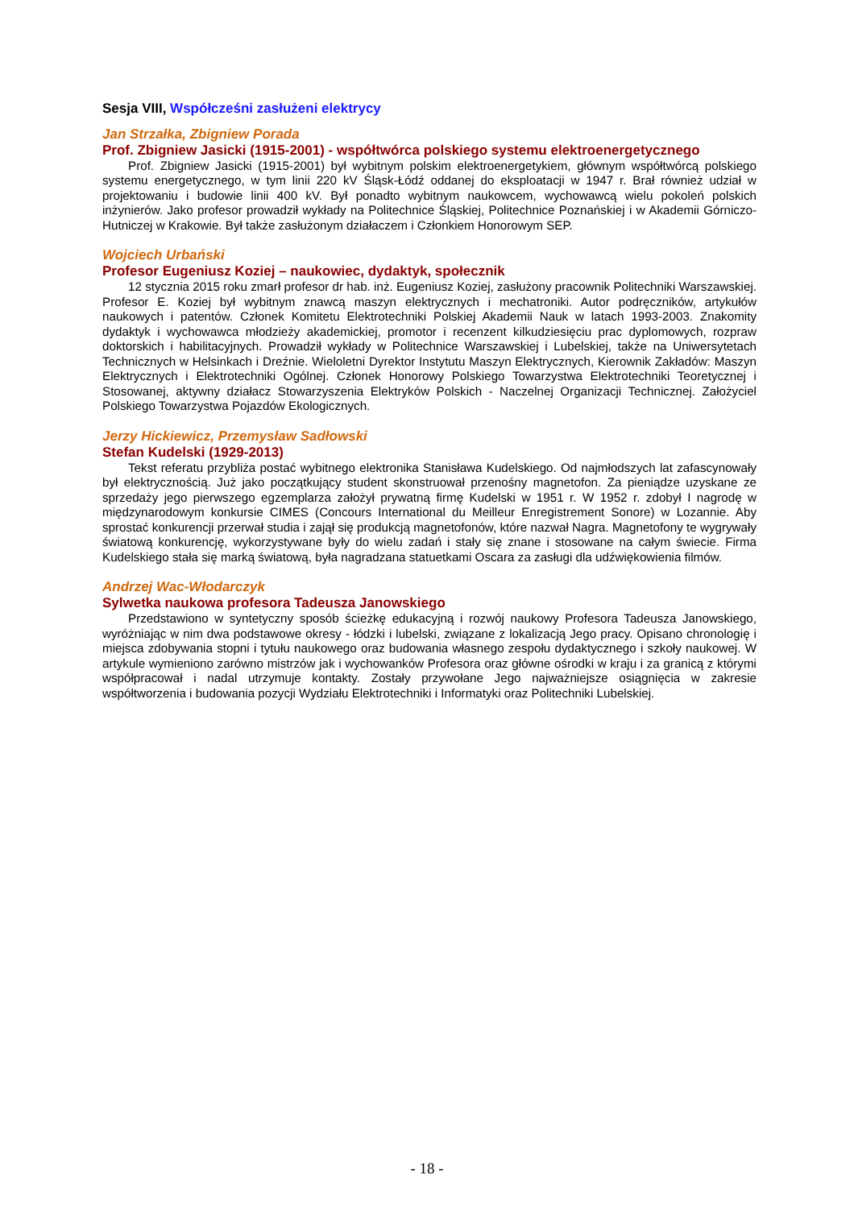Sesja VIII, Współcześni zasłużeni elektrycy
Jan Strzałka, Zbigniew Porada
Prof. Zbigniew Jasicki (1915-2001) - współtwórca polskiego systemu elektroenergetycznego
Prof. Zbigniew Jasicki (1915-2001) był wybitnym polskim elektroenergetykiem, głównym współtwórcą polskiego systemu energetycznego, w tym linii 220 kV Śląsk-Łódź oddanej do eksploatacji w 1947 r. Brał również udział w projektowaniu i budowie linii 400 kV. Był ponadto wybitnym naukowcem, wychowawcą wielu pokoleń polskich inżynierów. Jako profesor prowadził wykłady na Politechnice Śląskiej, Politechnice Poznańskiej i w Akademii Górniczo-Hutniczej w Krakowie. Był także zasłużonym działaczem i Członkiem Honorowym SEP.
Wojciech Urbański
Profesor Eugeniusz Koziej – naukowiec, dydaktyk, społecznik
12 stycznia 2015 roku zmarł profesor dr hab. inż. Eugeniusz Koziej, zasłużony pracownik Politechniki Warszawskiej. Profesor E. Koziej był wybitnym znawcą maszyn elektrycznych i mechatroniki. Autor podręczników, artykułów naukowych i patentów. Członek Komitetu Elektrotechniki Polskiej Akademii Nauk w latach 1993-2003. Znakomity dydaktyk i wychowawca młodzieży akademickiej, promotor i recenzent kilkudziesięciu prac dyplomowych, rozpraw doktorskich i habilitacyjnych. Prowadził wykłady w Politechnice Warszawskiej i Lubelskiej, także na Uniwersytetach Technicznych w Helsinkach i Dreźnie. Wieloletni Dyrektor Instytutu Maszyn Elektrycznych, Kierownik Zakładów: Maszyn Elektrycznych i Elektrotechniki Ogólnej. Członek Honorowy Polskiego Towarzystwa Elektrotechniki Teoretycznej i Stosowanej, aktywny działacz Stowarzyszenia Elektryków Polskich - Naczelnej Organizacji Technicznej. Założyciel Polskiego Towarzystwa Pojazdów Ekologicznych.
Jerzy Hickiewicz, Przemysław Sadłowski
Stefan Kudelski (1929-2013)
Tekst referatu przybliża postać wybitnego elektronika Stanisława Kudelskiego. Od najmłodszych lat zafascynowały był elektrycznością. Już jako początkujący student skonstruował przenośny magnetofon. Za pieniądze uzyskane ze sprzedaży jego pierwszego egzemplarza założył prywatną firmę Kudelski w 1951 r. W 1952 r. zdobył I nagrodę w międzynarodowym konkursie CIMES (Concours International du Meilleur Enregistrement Sonore) w Lozannie. Aby sprostać konkurencji przerwał studia i zajął się produkcją magnetofonów, które nazwał Nagra. Magnetofony te wygrywały światową konkurencję, wykorzystywane były do wielu zadań i stały się znane i stosowane na całym świecie. Firma Kudelskiego stała się marką światową, była nagradzana statuetkami Oscara za zasługi dla udźwiękowienia filmów.
Andrzej Wac-Włodarczyk
Sylwetka naukowa profesora Tadeusza Janowskiego
Przedstawiono w syntetyczny sposób ścieżkę edukacyjną i rozwój naukowy Profesora Tadeusza Janowskiego, wyróżniając w nim dwa podstawowe okresy - łódzki i lubelski, związane z lokalizacją Jego pracy. Opisano chronologię i miejsca zdobywania stopni i tytułu naukowego oraz budowania własnego zespołu dydaktycznego i szkoły naukowej. W artykule wymieniono zarówno mistrzów jak i wychowanków Profesora oraz główne ośrodki w kraju i za granicą z którymi współpracował i nadal utrzymuje kontakty. Zostały przywołane Jego najważniejsze osiągnięcia w zakresie współtworzenia i budowania pozycji Wydziału Elektrotechniki i Informatyki oraz Politechniki Lubelskiej.
- 18 -